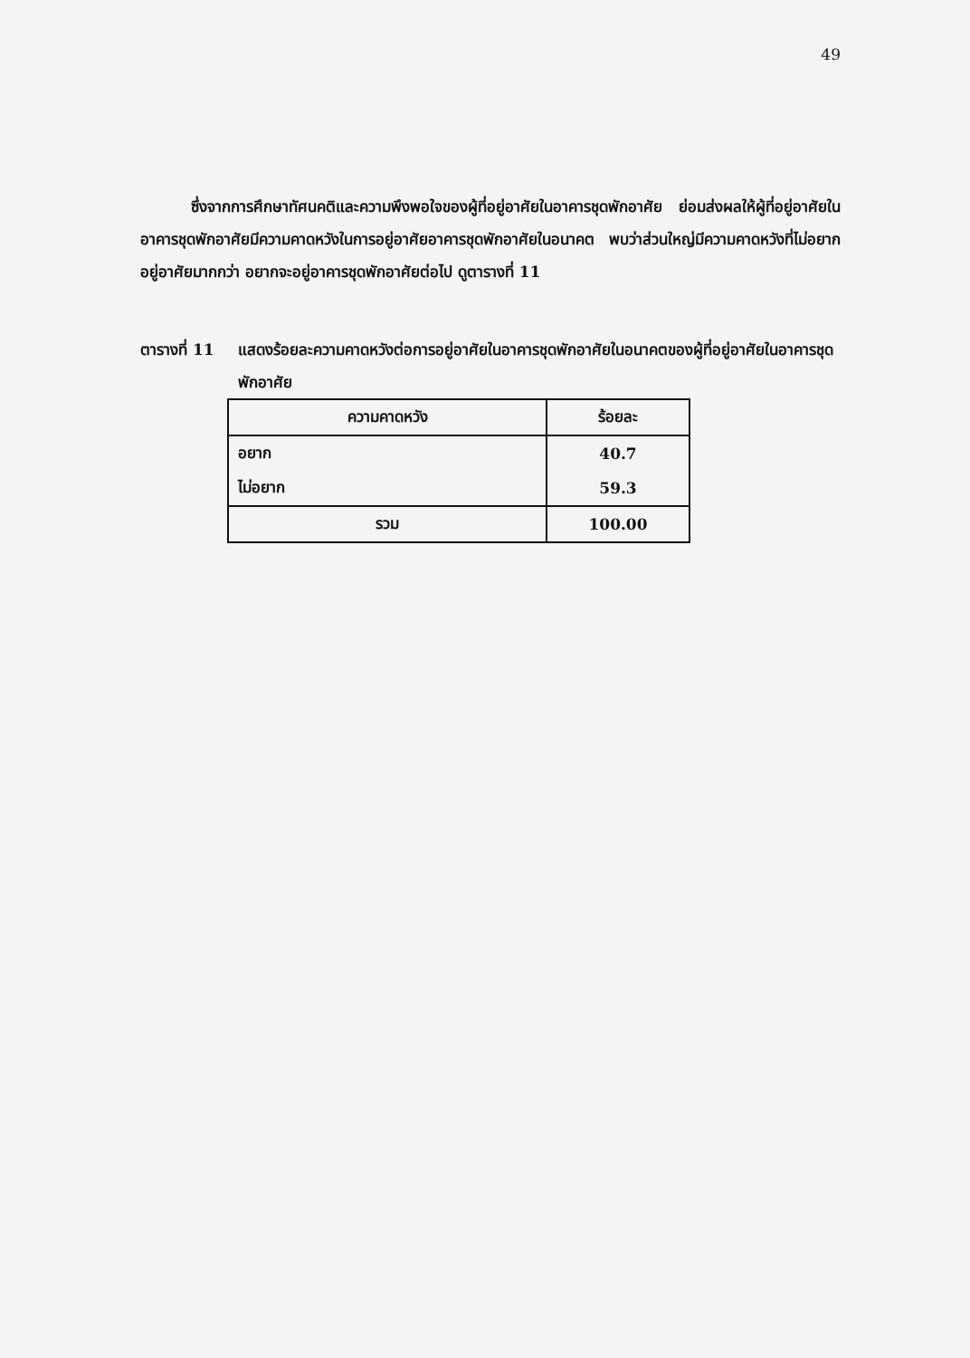49
ซึ่งจากการศึกษาทัศนคติและความพึงพอใจของผู้ที่อยู่อาศัยในอาคารชุดพักอาศัย ย่อมส่งผลให้ผู้ที่อยู่อาศัยในอาคารชุดพักอาศัยมีความคาดหวังในการอยู่อาศัยอาคารชุดพักอาศัยในอนาคต พบว่าส่วนใหญ่มีความคาดหวังที่ไม่อยากอยู่อาศัยมากกว่า อยากจะอยู่อาคารชุดพักอาศัยต่อไป ดูตารางที่ 11
ตารางที่ 11
แสดงร้อยละความคาดหวังต่อการอยู่อาศัยในอาคารชุดพักอาศัยในอนาคตของผู้ที่อยู่อาศัยในอาคารชุดพักอาศัย
| ความคาดหวัง | ร้อยละ |
| --- | --- |
| อยาก | 40.7 |
| ไม่อยาก | 59.3 |
| รวม | 100.00 |